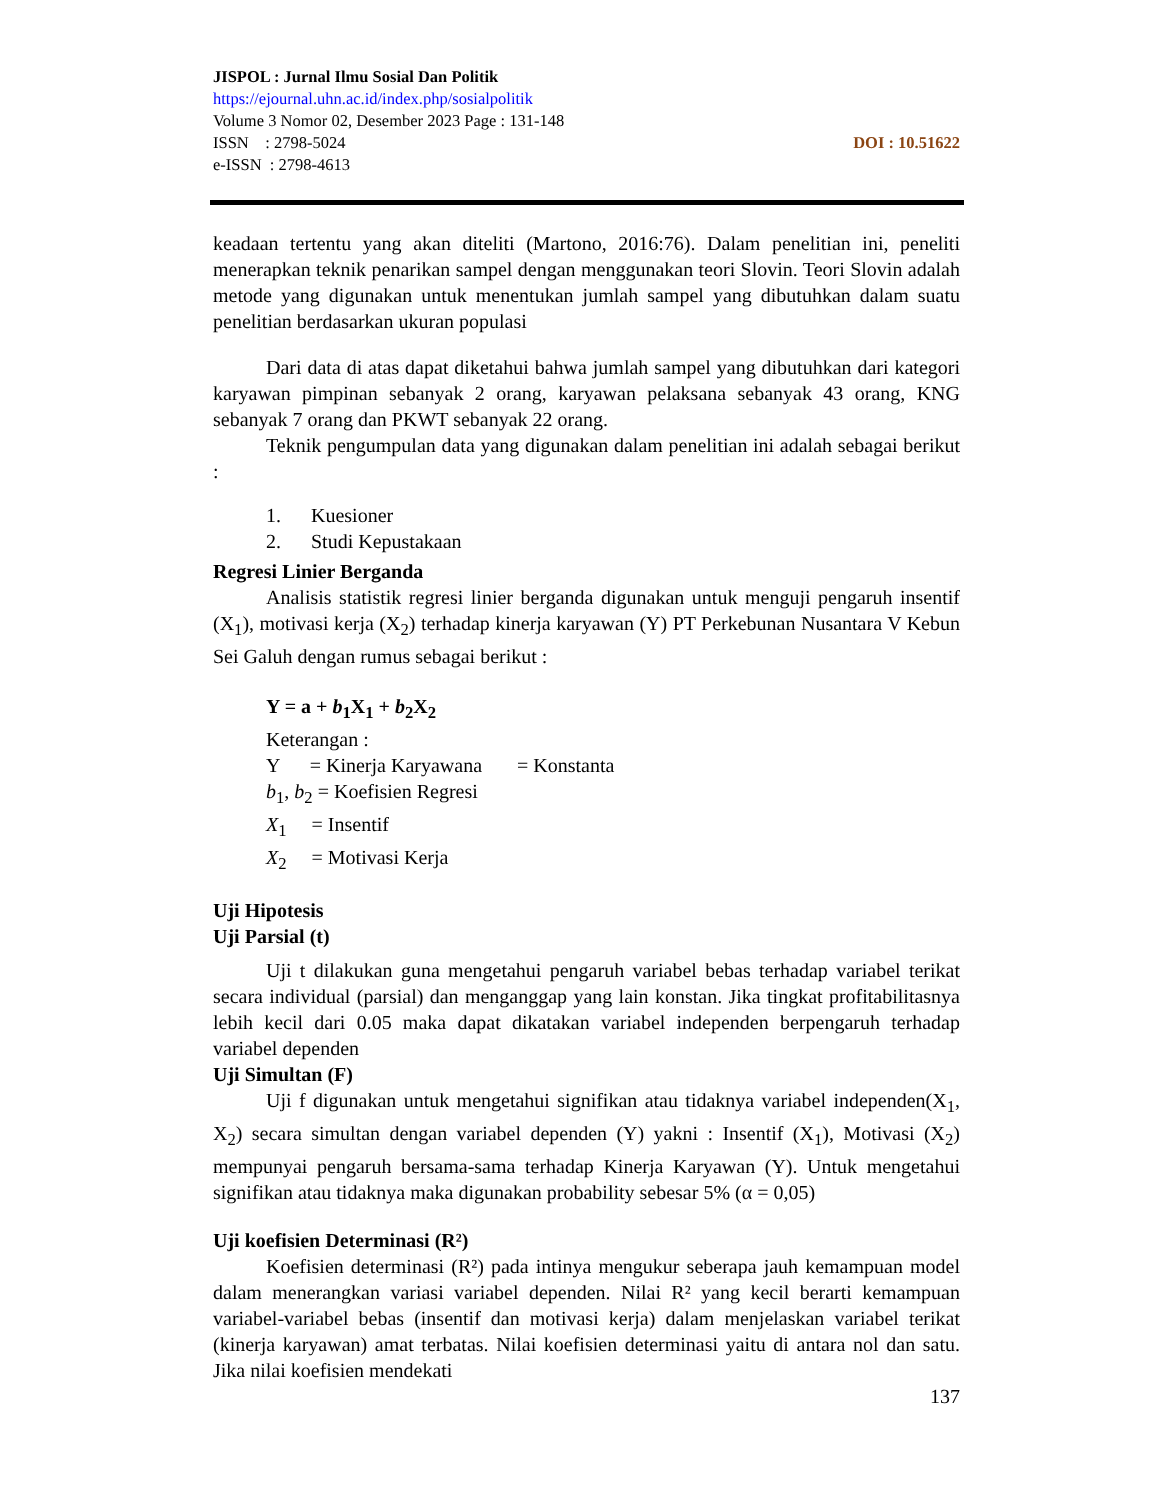JISPOL : Jurnal Ilmu Sosial Dan Politik
https://ejournal.uhn.ac.id/index.php/sosialpolitik
Volume 3 Nomor 02, Desember 2023 Page : 131-148
ISSN : 2798-5024 DOI : 10.51622
e-ISSN : 2798-4613
keadaan tertentu yang akan diteliti (Martono, 2016:76). Dalam penelitian ini, peneliti menerapkan teknik penarikan sampel dengan menggunakan teori Slovin. Teori Slovin adalah metode yang digunakan untuk menentukan jumlah sampel yang dibutuhkan dalam suatu penelitian berdasarkan ukuran populasi
Dari data di atas dapat diketahui bahwa jumlah sampel yang dibutuhkan dari kategori karyawan pimpinan sebanyak 2 orang, karyawan pelaksana sebanyak 43 orang, KNG sebanyak 7 orang dan PKWT sebanyak 22 orang.
Teknik pengumpulan data yang digunakan dalam penelitian ini adalah sebagai berikut :
1. Kuesioner
2. Studi Kepustakaan
Regresi Linier Berganda
Analisis statistik regresi linier berganda digunakan untuk menguji pengaruh insentif (X<sub>1</sub>), motivasi kerja (X<sub>2</sub>) terhadap kinerja karyawan (Y) PT Perkebunan Nusantara V Kebun Sei Galuh dengan rumus sebagai berikut :
Y = a + b<sub>1</sub>X<sub>1</sub> + b<sub>2</sub>X<sub>2</sub>
Keterangan :
Y = Kinerja Karyawana = Konstanta
b<sub>1</sub>, b<sub>2</sub> = Koefisien Regresi
X<sub>1</sub> = Insentif
X<sub>2</sub> = Motivasi Kerja
Uji Hipotesis
Uji Parsial (t)
Uji t dilakukan guna mengetahui pengaruh variabel bebas terhadap variabel terikat secara individual (parsial) dan menganggap yang lain konstan. Jika tingkat profitabilitasnya lebih kecil dari 0.05 maka dapat dikatakan variabel independen berpengaruh terhadap variabel dependen
Uji Simultan (F)
Uji f digunakan untuk mengetahui signifikan atau tidaknya variabel independen(X<sub>1</sub>, X<sub>2</sub>) secara simultan dengan variabel dependen (Y) yakni : Insentif (X<sub>1</sub>), Motivasi (X<sub>2</sub>) mempunyai pengaruh bersama-sama terhadap Kinerja Karyawan (Y). Untuk mengetahui signifikan atau tidaknya maka digunakan probability sebesar 5% (α = 0,05)
Uji koefisien Determinasi (R²)
Koefisien determinasi (R²) pada intinya mengukur seberapa jauh kemampuan model dalam menerangkan variasi variabel dependen. Nilai R² yang kecil berarti kemampuan variabel-variabel bebas (insentif dan motivasi kerja) dalam menjelaskan variabel terikat (kinerja karyawan) amat terbatas. Nilai koefisien determinasi yaitu di antara nol dan satu. Jika nilai koefisien mendekati
137